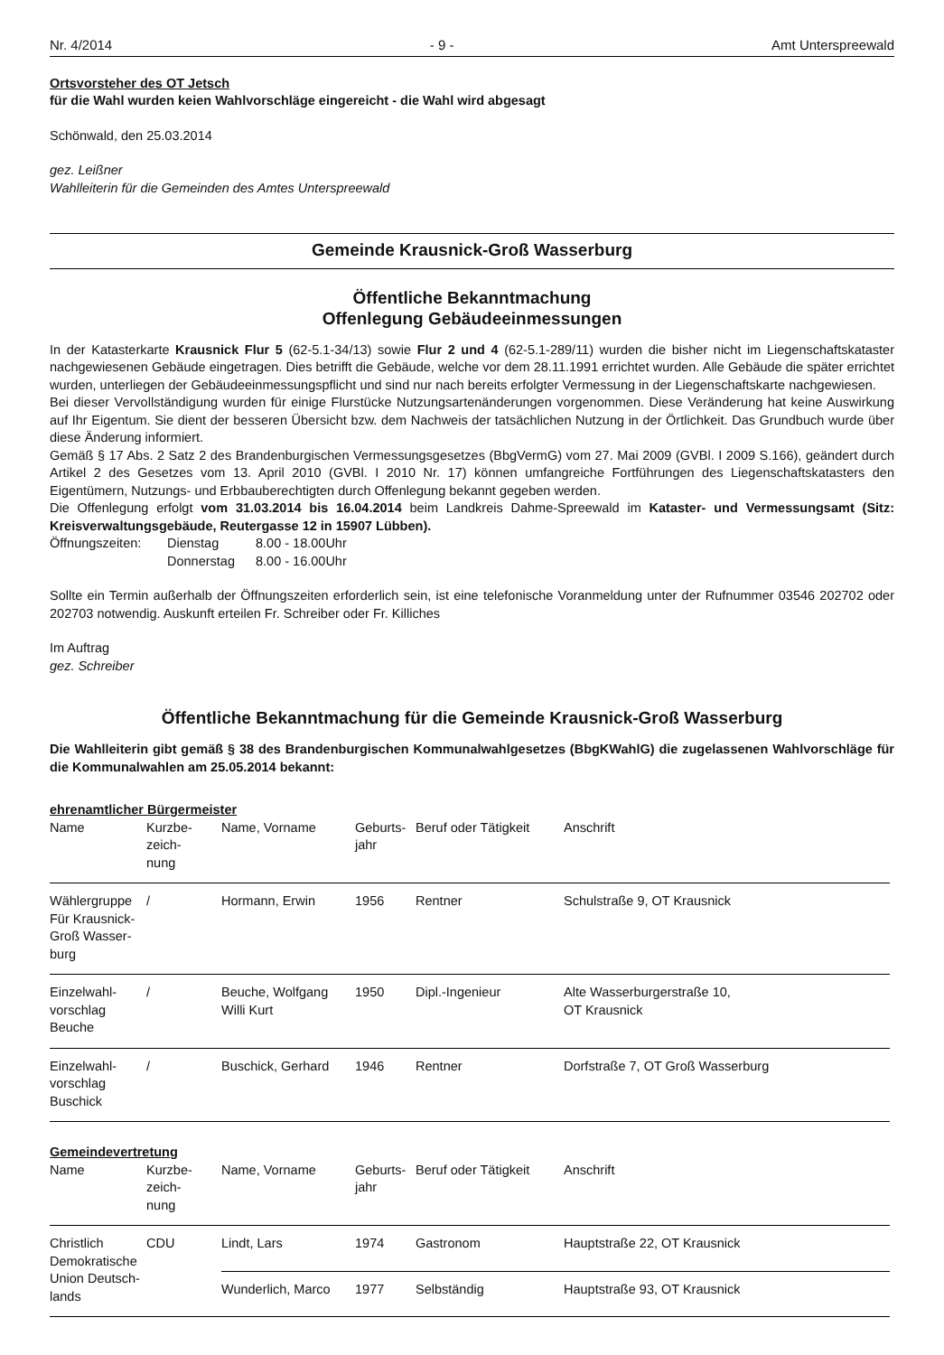Nr. 4/2014 - 9 - Amt Unterspreewald
Ortsvorsteher des OT Jetsch
für die Wahl wurden keien Wahlvorschläge eingereicht - die Wahl wird abgesagt
Schönwald, den 25.03.2014
gez. Leißner
Wahlleiterin für die Gemeinden des Amtes Unterspreewald
Gemeinde Krausnick-Groß Wasserburg
Öffentliche Bekanntmachung
Offenlegung Gebäudeeinmessungen
In der Katasterkarte Krausnick Flur 5 (62-5.1-34/13) sowie Flur 2 und 4 (62-5.1-289/11) wurden die bisher nicht im Liegenschaftskataster nachgewiesenen Gebäude eingetragen. Dies betrifft die Gebäude, welche vor dem 28.11.1991 errichtet wurden. Alle Gebäude die später errichtet wurden, unterliegen der Gebäudeeinmessungspflicht und sind nur nach bereits erfolgter Vermessung in der Liegenschaftskarte nachgewiesen.
Bei dieser Vervollständigung wurden für einige Flurstücke Nutzungsartenänderungen vorgenommen. Diese Veränderung hat keine Auswirkung auf Ihr Eigentum. Sie dient der besseren Übersicht bzw. dem Nachweis der tatsächlichen Nutzung in der Örtlichkeit. Das Grundbuch wurde über diese Änderung informiert.
Gemäß § 17 Abs. 2 Satz 2 des Brandenburgischen Vermessungsgesetzes (BbgVermG) vom 27. Mai 2009 (GVBl. I 2009 S.166), geändert durch Artikel 2 des Gesetzes vom 13. April 2010 (GVBl. I 2010 Nr. 17) können umfangreiche Fortführungen des Liegenschaftskatasters den Eigentümern, Nutzungs- und Erbbauberechtigten durch Offenlegung bekannt gegeben werden.
Die Offenlegung erfolgt vom 31.03.2014 bis 16.04.2014 beim Landkreis Dahme-Spreewald im Kataster- und Vermessungsamt (Sitz: Kreisverwaltungsgebäude, Reutergasse 12 in 15907 Lübben).
| Öffnungszeiten: | Dienstag | 8.00 - 18.00Uhr |
| | Donnerstag | 8.00 - 16.00Uhr |
Sollte ein Termin außerhalb der Öffnungszeiten erforderlich sein, ist eine telefonische Voranmeldung unter der Rufnummer 03546 202702 oder 202703 notwendig. Auskunft erteilen Fr. Schreiber oder Fr. Killiches
Im Auftrag
gez. Schreiber
Öffentliche Bekanntmachung für die Gemeinde Krausnick-Groß Wasserburg
Die Wahlleiterin gibt gemäß § 38 des Brandenburgischen Kommunalwahlgesetzes (BbgKWahlG) die zugelassenen Wahlvorschläge für die Kommunalwahlen am 25.05.2014 bekannt:
ehrenamtlicher Bürgermeister
| Name | Kurzbe- zeich- nung | Name, Vorname | Geburts- jahr | Beruf oder Tätigkeit | Anschrift |
| Wählergruppe Für Krausnick-Groß Wasser- burg | / | Hormann, Erwin | 1956 | Rentner | Schulstraße 9, OT Krausnick |
| Einzelwahl- vorschlag Beuche | / | Beuche, Wolfgang Willi Kurt | 1950 | Dipl.-Ingenieur | Alte Wasserburgerstraße 10, OT Krausnick |
| Einzelwahl- vorschlag Buschick | / | Buschick, Gerhard | 1946 | Rentner | Dorfstraße 7, OT Groß Wasserburg |
Gemeindevertretung
| Name | Kurzbe- zeich- nung | Name, Vorname | Geburts- jahr | Beruf oder Tätigkeit | Anschrift |
| Christlich Demokratische Union Deutsch- lands | CDU | Lindt, Lars | 1974 | Gastronom | Hauptstraße 22, OT Krausnick |
| | | Wunderlich, Marco | 1977 | Selbständig | Hauptstraße 93, OT Krausnick |